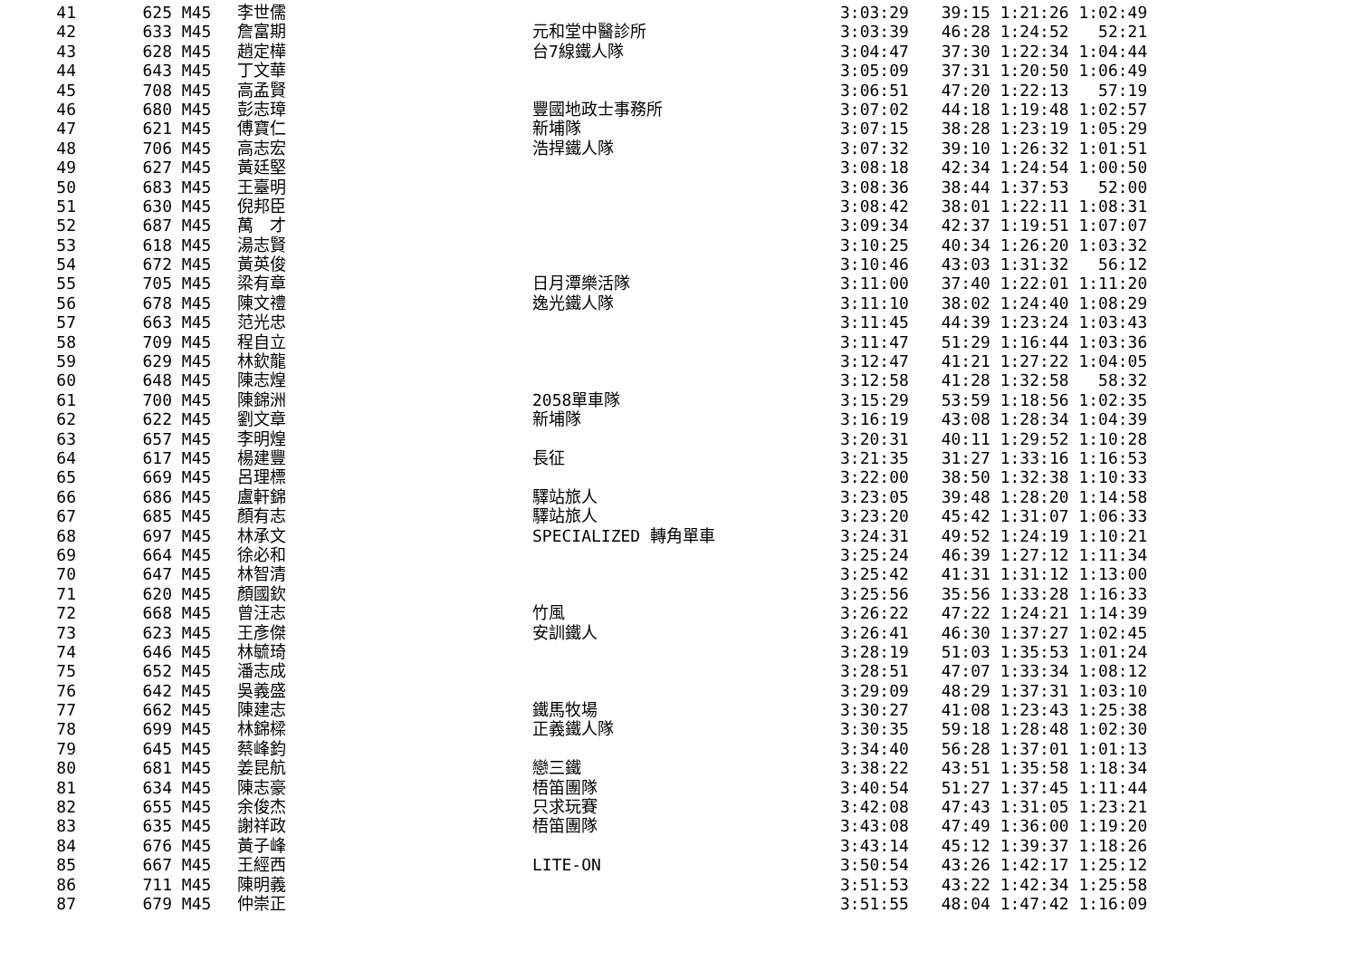| 41 | 625 | M45 | 李世儒 | | 3:03:29 | 39:15 1:21:26 1:02:49 |
| 42 | 633 | M45 | 詹富期 | 元和堂中醫診所 | 3:03:39 | 46:28 1:24:52 52:21 |
| 43 | 628 | M45 | 趙定樺 | 台7線鐵人隊 | 3:04:47 | 37:30 1:22:34 1:04:44 |
| 44 | 643 | M45 | 丁文華 | | 3:05:09 | 37:31 1:20:50 1:06:49 |
| 45 | 708 | M45 | 高孟賢 | | 3:06:51 | 47:20 1:22:13 57:19 |
| 46 | 680 | M45 | 彭志璋 | 豐國地政士事務所 | 3:07:02 | 44:18 1:19:48 1:02:57 |
| 47 | 621 | M45 | 傅寶仁 | 新埔隊 | 3:07:15 | 38:28 1:23:19 1:05:29 |
| 48 | 706 | M45 | 高志宏 | 浩捍鐵人隊 | 3:07:32 | 39:10 1:26:32 1:01:51 |
| 49 | 627 | M45 | 黃廷堅 | | 3:08:18 | 42:34 1:24:54 1:00:50 |
| 50 | 683 | M45 | 王臺明 | | 3:08:36 | 38:44 1:37:53 52:00 |
| 51 | 630 | M45 | 倪邦臣 | | 3:08:42 | 38:01 1:22:11 1:08:31 |
| 52 | 687 | M45 | 萬 才 | | 3:09:34 | 42:37 1:19:51 1:07:07 |
| 53 | 618 | M45 | 湯志賢 | | 3:10:25 | 40:34 1:26:20 1:03:32 |
| 54 | 672 | M45 | 黃英俊 | | 3:10:46 | 43:03 1:31:32 56:12 |
| 55 | 705 | M45 | 梁有章 | 日月潭樂活隊 | 3:11:00 | 37:40 1:22:01 1:11:20 |
| 56 | 678 | M45 | 陳文禮 | 逸光鐵人隊 | 3:11:10 | 38:02 1:24:40 1:08:29 |
| 57 | 663 | M45 | 范光忠 | | 3:11:45 | 44:39 1:23:24 1:03:43 |
| 58 | 709 | M45 | 程自立 | | 3:11:47 | 51:29 1:16:44 1:03:36 |
| 59 | 629 | M45 | 林欽龍 | | 3:12:47 | 41:21 1:27:22 1:04:05 |
| 60 | 648 | M45 | 陳志煌 | | 3:12:58 | 41:28 1:32:58 58:32 |
| 61 | 700 | M45 | 陳錦洲 | 2058單車隊 | 3:15:29 | 53:59 1:18:56 1:02:35 |
| 62 | 622 | M45 | 劉文章 | 新埔隊 | 3:16:19 | 43:08 1:28:34 1:04:39 |
| 63 | 657 | M45 | 李明煌 | | 3:20:31 | 40:11 1:29:52 1:10:28 |
| 64 | 617 | M45 | 楊建豐 | 長征 | 3:21:35 | 31:27 1:33:16 1:16:53 |
| 65 | 669 | M45 | 呂理標 | | 3:22:00 | 38:50 1:32:38 1:10:33 |
| 66 | 686 | M45 | 盧軒錦 | 驛站旅人 | 3:23:05 | 39:48 1:28:20 1:14:58 |
| 67 | 685 | M45 | 顏有志 | 驛站旅人 | 3:23:20 | 45:42 1:31:07 1:06:33 |
| 68 | 697 | M45 | 林承文 | SPECIALIZED 轉角單車 | 3:24:31 | 49:52 1:24:19 1:10:21 |
| 69 | 664 | M45 | 徐必和 | | 3:25:24 | 46:39 1:27:12 1:11:34 |
| 70 | 647 | M45 | 林智清 | | 3:25:42 | 41:31 1:31:12 1:13:00 |
| 71 | 620 | M45 | 顏國欽 | | 3:25:56 | 35:56 1:33:28 1:16:33 |
| 72 | 668 | M45 | 曾汪志 | 竹風 | 3:26:22 | 47:22 1:24:21 1:14:39 |
| 73 | 623 | M45 | 王彥傑 | 安訓鐵人 | 3:26:41 | 46:30 1:37:27 1:02:45 |
| 74 | 646 | M45 | 林毓琦 | | 3:28:19 | 51:03 1:35:53 1:01:24 |
| 75 | 652 | M45 | 潘志成 | | 3:28:51 | 47:07 1:33:34 1:08:12 |
| 76 | 642 | M45 | 吳義盛 | | 3:29:09 | 48:29 1:37:31 1:03:10 |
| 77 | 662 | M45 | 陳建志 | 鐵馬牧場 | 3:30:27 | 41:08 1:23:43 1:25:38 |
| 78 | 699 | M45 | 林錦樑 | 正義鐵人隊 | 3:30:35 | 59:18 1:28:48 1:02:30 |
| 79 | 645 | M45 | 蔡峰鈞 | | 3:34:40 | 56:28 1:37:01 1:01:13 |
| 80 | 681 | M45 | 姜昆航 | 戀三鐵 | 3:38:22 | 43:51 1:35:58 1:18:34 |
| 81 | 634 | M45 | 陳志豪 | 梧笛團隊 | 3:40:54 | 51:27 1:37:45 1:11:44 |
| 82 | 655 | M45 | 余俊杰 | 只求玩賽 | 3:42:08 | 47:43 1:31:05 1:23:21 |
| 83 | 635 | M45 | 謝祥政 | 梧笛團隊 | 3:43:08 | 47:49 1:36:00 1:19:20 |
| 84 | 676 | M45 | 黃子峰 | | 3:43:14 | 45:12 1:39:37 1:18:26 |
| 85 | 667 | M45 | 王經西 | LITE-ON | 3:50:54 | 43:26 1:42:17 1:25:12 |
| 86 | 711 | M45 | 陳明義 | | 3:51:53 | 43:22 1:42:34 1:25:58 |
| 87 | 679 | M45 | 仲崇正 | | 3:51:55 | 48:04 1:47:42 1:16:09 |